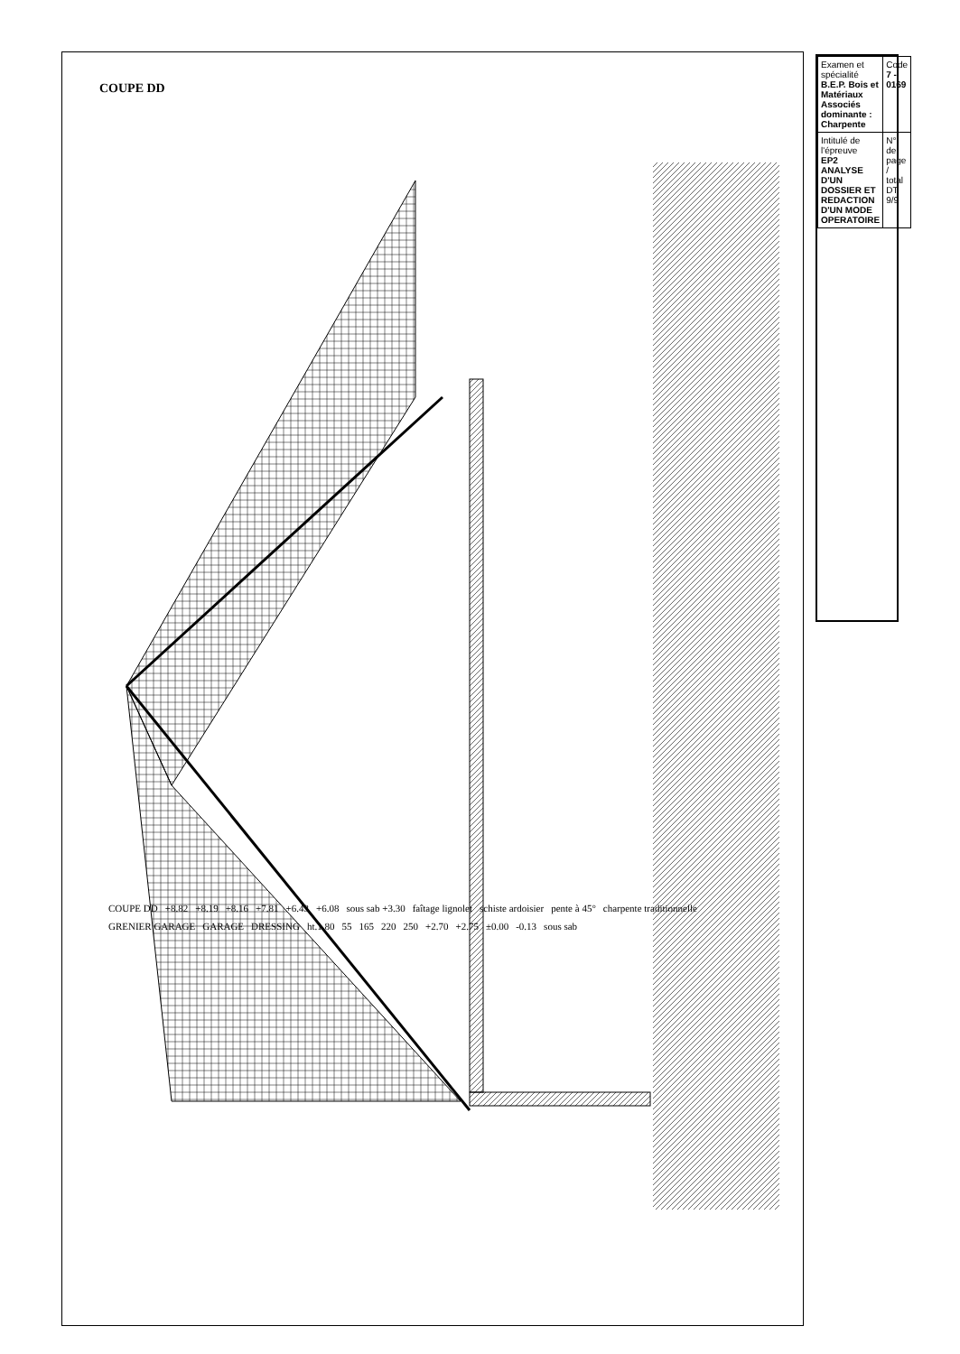COUPE DD
COUPE DD +8.82 +8.19 +8.16 +7.81 +6.43 +6.08 sous sab +3.30 faîtage lignolet schiste ardoisier pente à 45° charpente traditionnelle GRENIER GARAGE GARAGE DRESSING ht.1.80 55 165 220 250 +2.70 +2.75 ±0.00 -0.13 sous sab
| Examen et spécialité B.E.P. Bois et Matériaux Associés dominante : Charpente | Code 7 - 0169 |
| Intitulé de l'épreuve EP2 ANALYSE D'UN DOSSIER ET REDACTION D'UN MODE OPERATOIRE | N° de page / total DT 9/9 |